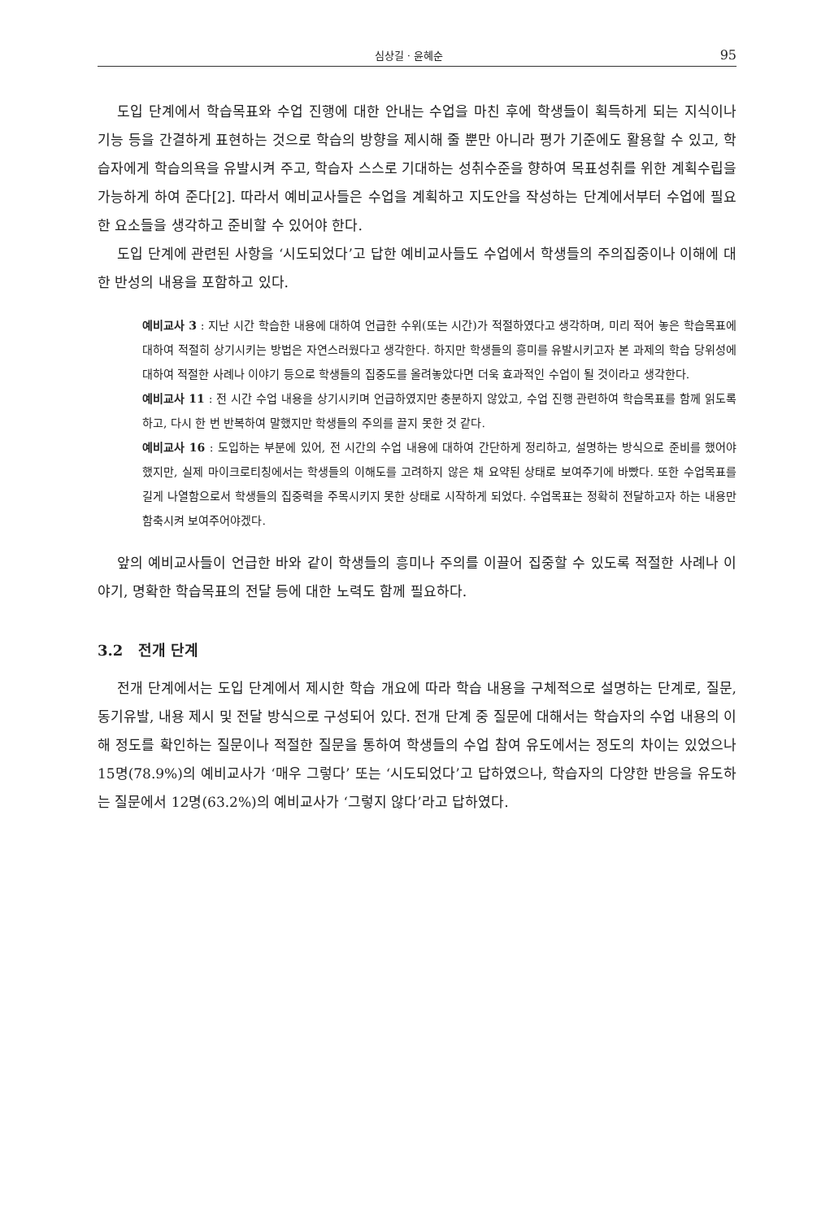심상길 · 윤혜순 95
도입 단계에서 학습목표와 수업 진행에 대한 안내는 수업을 마친 후에 학생들이 획득하게 되는 지식이나 기능 등을 간결하게 표현하는 것으로 학습의 방향을 제시해 줄 뿐만 아니라 평가 기준에도 활용할 수 있고, 학습자에게 학습의욕을 유발시켜 주고, 학습자 스스로 기대하는 성취수준을 향하여 목표성취를 위한 계획수립을 가능하게 하여 준다[2]. 따라서 예비교사들은 수업을 계획하고 지도안을 작성하는 단계에서부터 수업에 필요한 요소들을 생각하고 준비할 수 있어야 한다.
도입 단계에 관련된 사항을 ‘시도되었다’고 답한 예비교사들도 수업에서 학생들의 주의집중이나 이해에 대한 반성의 내용을 포함하고 있다.
예비교사 3 : 지난 시간 학습한 내용에 대하여 언급한 수위(또는 시간)가 적절하였다고 생각하며, 미리 적어 놓은 학습목표에 대하여 적절히 상기시키는 방법은 자연스러웠다고 생각한다. 하지만 학생들의 흥미를 유발시키고자 본 과제의 학습 당위성에 대하여 적절한 사례나 이야기 등으로 학생들의 집중도를 올려놓았다면 더욱 효과적인 수업이 될 것이라고 생각한다.
예비교사 11 : 전 시간 수업 내용을 상기시키며 언급하였지만 충분하지 않았고, 수업 진행 관련하여 학습목표를 함께 읽도록 하고, 다시 한 번 반복하여 말했지만 학생들의 주의를 끌지 못한 것 같다.
예비교사 16 : 도입하는 부분에 있어, 전 시간의 수업 내용에 대하여 간단하게 정리하고, 설명하는 방식으로 준비를 했어야 했지만, 실제 마이크로티칭에서는 학생들의 이해도를 고려하지 않은 채 요약된 상태로 보여주기에 바빴다. 또한 수업목표를 길게 나열함으로서 학생들의 집중력을 주목시키지 못한 상태로 시작하게 되었다. 수업목표는 정확히 전달하고자 하는 내용만 함축시켜 보여주어야겠다.
앞의 예비교사들이 언급한 바와 같이 학생들의 흥미나 주의를 이끌어 집중할 수 있도록 적절한 사례나 이야기, 명확한 학습목표의 전달 등에 대한 노력도 함께 필요하다.
3.2 전개 단계
전개 단계에서는 도입 단계에서 제시한 학습 개요에 따라 학습 내용을 구체적으로 설명하는 단계로, 질문, 동기유발, 내용 제시 및 전달 방식으로 구성되어 있다. 전개 단계 중 질문에 대해서는 학습자의 수업 내용의 이해 정도를 확인하는 질문이나 적절한 질문을 통하여 학생들의 수업 참여 유도에서는 정도의 차이는 있었으나 15명(78.9%)의 예비교사가 ‘매우 그렇다’ 또는 ‘시도되었다’고 답하였으나, 학습자의 다양한 반응을 유도하는 질문에서 12명(63.2%)의 예비교사가 ‘그렇지 않다’라고 답하였다.